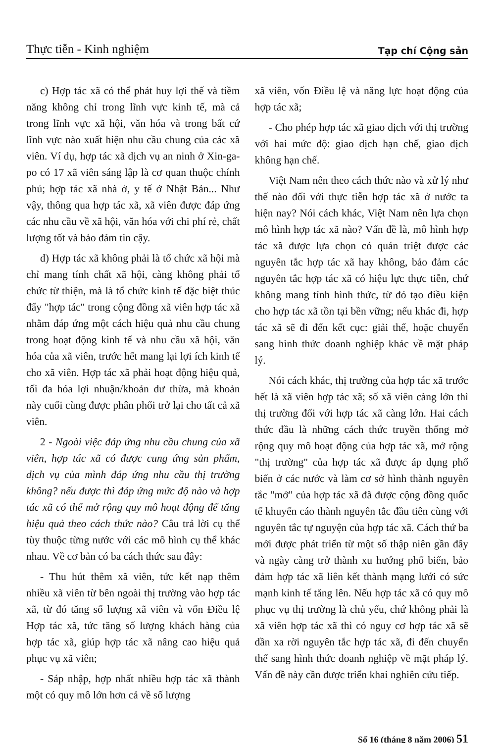Thực tiễn - Kinh nghiệm Tạp chí Cộng sản
c) Hợp tác xã có thể phát huy lợi thế và tiềm năng không chỉ trong lĩnh vực kinh tế, mà cả trong lĩnh vực xã hội, văn hóa và trong bất cứ lĩnh vực nào xuất hiện nhu cầu chung của các xã viên. Ví dụ, hợp tác xã dịch vụ an ninh ở Xin-ga-po có 17 xã viên sáng lập là cơ quan thuộc chính phủ; hợp tác xã nhà ở, y tế ở Nhật Bản... Như vậy, thông qua hợp tác xã, xã viên được đáp ứng các nhu cầu về xã hội, văn hóa với chi phí rẻ, chất lượng tốt và bảo đảm tin cậy.
d) Hợp tác xã không phải là tổ chức xã hội mà chỉ mang tính chất xã hội, càng không phải tổ chức từ thiện, mà là tổ chức kinh tế đặc biệt thúc đẩy "hợp tác" trong cộng đồng xã viên hợp tác xã nhằm đáp ứng một cách hiệu quả nhu cầu chung trong hoạt động kinh tế và nhu cầu xã hội, văn hóa của xã viên, trước hết mang lại lợi ích kinh tế cho xã viên. Hợp tác xã phải hoạt động hiệu quả, tối đa hóa lợi nhuận/khoản dư thừa, mà khoản này cuối cùng được phân phối trở lại cho tất cả xã viên.
2 - Ngoài việc đáp ứng nhu cầu chung của xã viên, hợp tác xã có được cung ứng sản phẩm, dịch vụ của mình đáp ứng nhu cầu thị trường không? nếu được thì đáp ứng mức độ nào và hợp tác xã có thể mở rộng quy mô hoạt động để tăng hiệu quả theo cách thức nào? Câu trả lời cụ thể tùy thuộc từng nước với các mô hình cụ thể khác nhau. Về cơ bản có ba cách thức sau đây:
- Thu hút thêm xã viên, tức kết nạp thêm nhiều xã viên từ bên ngoài thị trường vào hợp tác xã, từ đó tăng số lượng xã viên và vốn Điều lệ Hợp tác xã, tức tăng số lượng khách hàng của hợp tác xã, giúp hợp tác xã nâng cao hiệu quả phục vụ xã viên;
- Sáp nhập, hợp nhất nhiều hợp tác xã thành một có quy mô lớn hơn cả về số lượng
xã viên, vốn Điều lệ và năng lực hoạt động của hợp tác xã;
- Cho phép hợp tác xã giao dịch với thị trường với hai mức độ: giao dịch hạn chế, giao dịch không hạn chế.
Việt Nam nên theo cách thức nào và xử lý như thế nào đối với thực tiễn hợp tác xã ở nước ta hiện nay? Nói cách khác, Việt Nam nên lựa chọn mô hình hợp tác xã nào? Vấn đề là, mô hình hợp tác xã được lựa chọn có quán triệt được các nguyên tắc hợp tác xã hay không, bảo đảm các nguyên tắc hợp tác xã có hiệu lực thực tiễn, chứ không mang tính hình thức, từ đó tạo điều kiện cho hợp tác xã tồn tại bền vững; nếu khác đi, hợp tác xã sẽ đi đến kết cục: giải thể, hoặc chuyển sang hình thức doanh nghiệp khác về mặt pháp lý.
Nói cách khác, thị trường của hợp tác xã trước hết là xã viên hợp tác xã; số xã viên càng lớn thì thị trường đối với hợp tác xã càng lớn. Hai cách thức đầu là những cách thức truyền thống mở rộng quy mô hoạt động của hợp tác xã, mở rộng "thị trường" của hợp tác xã được áp dụng phổ biến ở các nước và làm cơ sở hình thành nguyên tắc "mở" của hợp tác xã đã được cộng đồng quốc tế khuyến cáo thành nguyên tắc đầu tiên cùng với nguyên tắc tự nguyện của hợp tác xã. Cách thứ ba mới được phát triển từ một số thập niên gần đây và ngày càng trở thành xu hướng phổ biến, bảo đảm hợp tác xã liên kết thành mạng lưới có sức mạnh kinh tế tăng lên. Nếu hợp tác xã có quy mô phục vụ thị trường là chủ yếu, chứ không phải là xã viên hợp tác xã thì có nguy cơ hợp tác xã sẽ dần xa rời nguyên tắc hợp tác xã, đi đến chuyển thể sang hình thức doanh nghiệp về mặt pháp lý. Vấn đề này cần được triển khai nghiên cứu tiếp.
Số 16 (tháng 8 năm 2006) 51